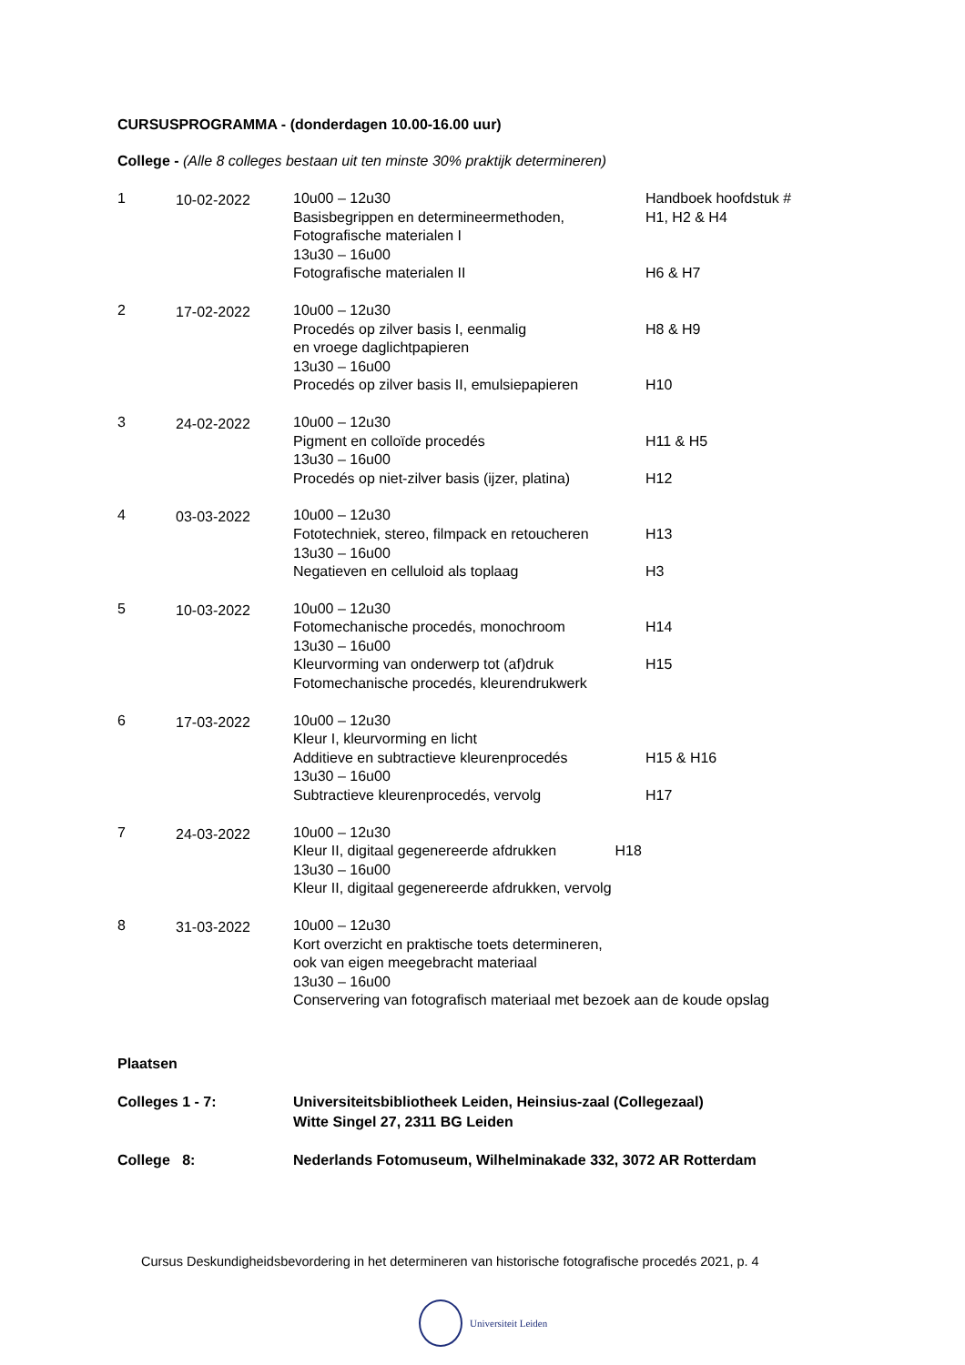CURSUSPROGRAMMA - (donderdagen 10.00-16.00 uur)
College - (Alle 8 colleges bestaan uit ten minste 30% praktijk determineren)
| 1 | 10-02-2022 | 10u00 – 12u30 Basisbegrippen en determineermethoden, Fotografische materialen I 13u30 – 16u00 Fotografische materialen II | Handboek hoofdstuk # H1, H2 & H4 H6 & H7 |
| 2 | 17-02-2022 | 10u00 – 12u30 Procedés op zilver basis I, eenmalig en vroege daglichtpapieren 13u30 – 16u00 Procedés op zilver basis II, emulsiepapieren | H8 & H9 H10 |
| 3 | 24-02-2022 | 10u00 – 12u30 Pigment en colloïde procedés 13u30 – 16u00 Procedés op niet-zilver basis (ijzer, platina) | H11 & H5 H12 |
| 4 | 03-03-2022 | 10u00 – 12u30 Fototechniek, stereo, filmpack en retoucheren 13u30 – 16u00 Negatieven en celluloid als toplaag | H13 H3 |
| 5 | 10-03-2022 | 10u00 – 12u30 Fotomechanische procedés, monochroom 13u30 – 16u00 Kleurvorming van onderwerp tot (af)druk Fotomechanische procedés, kleurendrukwerk | H14 H15 |
| 6 | 17-03-2022 | 10u00 – 12u30 Kleur I, kleurvorming en licht Additieve en subtractieve kleurenprocedés 13u30 – 16u00 Subtractieve kleurenprocedés, vervolg | H15 & H16 H17 |
| 7 | 24-03-2022 | 10u00 – 12u30 Kleur II, digitaal gegenereerde afdrukken H18 13u30 – 16u00 Kleur II, digitaal gegenereerde afdrukken, vervolg | |
| 8 | 31-03-2022 | 10u00 – 12u30 Kort overzicht en praktische toets determineren, ook van eigen meegebracht materiaal 13u30 – 16u00 Conservering van fotografisch materiaal met bezoek aan de koude opslag | |
Plaatsen
| Colleges 1 - 7: | Universiteitsbibliotheek Leiden, Heinsius-zaal (Collegezaal) Witte Singel 27, 2311 BG Leiden |
| College 8: | Nederlands Fotomuseum, Wilhelminakade 332, 3072 AR Rotterdam |
Cursus Deskundigheidsbevordering in het determineren van historische fotografische procedés 2021, p. 4
Universiteit Leiden